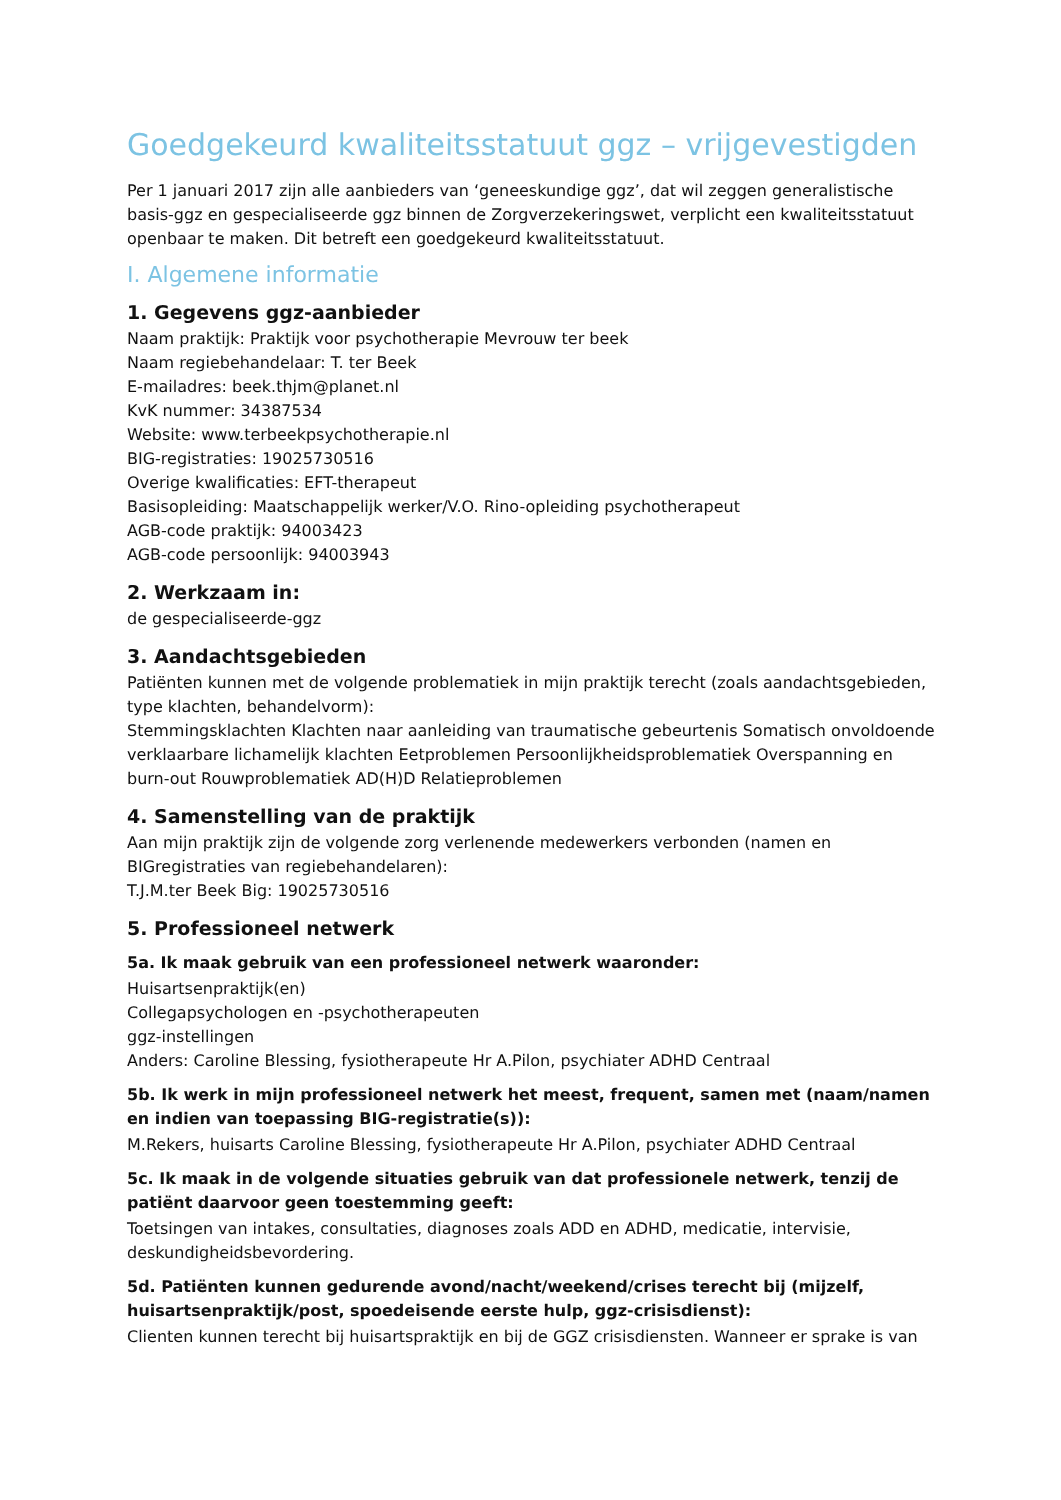Goedgekeurd kwaliteitsstatuut ggz – vrijgevestigden
Per 1 januari 2017 zijn alle aanbieders van ‘geneeskundige ggz’, dat wil zeggen generalistische basis-ggz en gespecialiseerde ggz binnen de Zorgverzekeringswet, verplicht een kwaliteitsstatuut openbaar te maken. Dit betreft een goedgekeurd kwaliteitsstatuut.
I. Algemene informatie
1. Gegevens ggz-aanbieder
Naam praktijk: Praktijk voor psychotherapie Mevrouw ter beek
Naam regiebehandelaar: T. ter Beek
E-mailadres: beek.thjm@planet.nl
KvK nummer: 34387534
Website: www.terbeekpsychotherapie.nl
BIG-registraties: 19025730516
Overige kwalificaties: EFT-therapeut
Basisopleiding: Maatschappelijk werker/V.O. Rino-opleiding psychotherapeut
AGB-code praktijk: 94003423
AGB-code persoonlijk: 94003943
2. Werkzaam in:
de gespecialiseerde-ggz
3. Aandachtsgebieden
Patiënten kunnen met de volgende problematiek in mijn praktijk terecht (zoals aandachtsgebieden, type klachten, behandelvorm):
Stemmingsklachten Klachten naar aanleiding van traumatische gebeurtenis Somatisch onvoldoende verklaarbare lichamelijk klachten Eetproblemen Persoonlijkheidsproblematiek Overspanning en burn-out Rouwproblematiek AD(H)D Relatieproblemen
4. Samenstelling van de praktijk
Aan mijn praktijk zijn de volgende zorg verlenende medewerkers verbonden (namen en BIGregistraties van regiebehandelaren):
T.J.M.ter Beek Big: 19025730516
5. Professioneel netwerk
5a. Ik maak gebruik van een professioneel netwerk waaronder:
Huisartsenpraktijk(en)
Collegapsychologen en -psychotherapeuten
ggz-instellingen
Anders: Caroline Blessing, fysiotherapeute Hr A.Pilon, psychiater ADHD Centraal
5b. Ik werk in mijn professioneel netwerk het meest, frequent, samen met (naam/namen en indien van toepassing BIG-registratie(s)):
M.Rekers, huisarts Caroline Blessing, fysiotherapeute Hr A.Pilon, psychiater ADHD Centraal
5c. Ik maak in de volgende situaties gebruik van dat professionele netwerk, tenzij de patiënt daarvoor geen toestemming geeft:
Toetsingen van intakes, consultaties, diagnoses zoals ADD en ADHD, medicatie, intervisie, deskundigheidsbevordering.
5d. Patiënten kunnen gedurende avond/nacht/weekend/crises terecht bij (mijzelf, huisartsenpraktijk/post, spoedeisende eerste hulp, ggz-crisisdienst):
Clienten kunnen terecht bij huisartspraktijk en bij de GGZ crisisdiensten. Wanneer er sprake is van